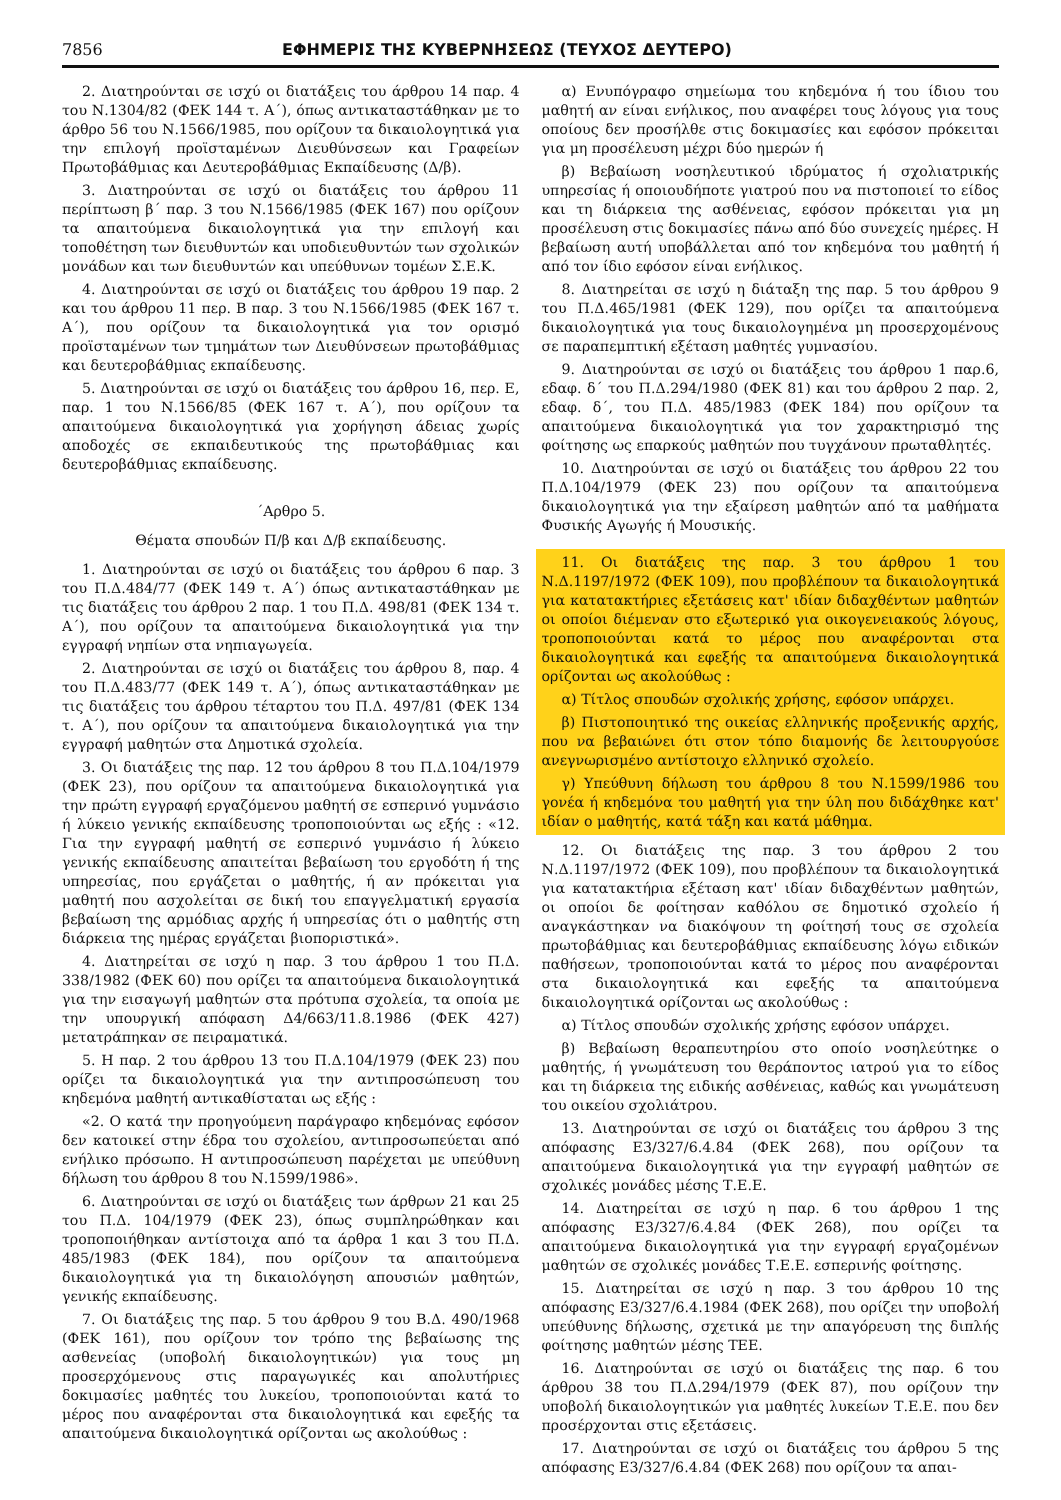7856 ΕΦΗΜΕΡΙΣ ΤΗΣ ΚΥΒΕΡΝΗΣΕΩΣ (ΤΕΥΧΟΣ ΔΕΥΤΕΡΟ)
2. Διατηρούνται σε ισχύ οι διατάξεις του άρθρου 14 παρ. 4 του Ν.1304/82 (ΦΕΚ 144 τ. Α΄), όπως αντικαταστάθηκαν με το άρθρο 56 του Ν.1566/1985, που ορίζουν τα δικαιολογητικά για την επιλογή προϊσταμένων Διευθύνσεων και Γραφείων Πρωτοβάθμιας και Δευτεροβάθμιας Εκπαίδευσης (Δ/β).
3. Διατηρούνται σε ισχύ οι διατάξεις του άρθρου 11 περίπτωση β΄ παρ. 3 του Ν.1566/1985 (ΦΕΚ 167) που ορίζουν τα απαιτούμενα δικαιολογητικά για την επιλογή και τοποθέτηση των διευθυντών και υποδιευθυντών των σχολικών μονάδων και των διευθυντών και υπεύθυνων τομέων Σ.Ε.Κ.
4. Διατηρούνται σε ισχύ οι διατάξεις του άρθρου 19 παρ. 2 και του άρθρου 11 περ. Β παρ. 3 του Ν.1566/1985 (ΦΕΚ 167 τ. Α΄), που ορίζουν τα δικαιολογητικά για τον ορισμό προϊσταμένων των τμημάτων των Διευθύνσεων πρωτοβάθμιας και δευτεροβάθμιας εκπαίδευσης.
5. Διατηρούνται σε ισχύ οι διατάξεις του άρθρου 16, περ. Ε, παρ. 1 του Ν.1566/85 (ΦΕΚ 167 τ. Α΄), που ορίζουν τα απαιτούμενα δικαιολογητικά για χορήγηση άδειας χωρίς αποδοχές σε εκπαιδευτικούς της πρωτοβάθμιας και δευτεροβάθμιας εκπαίδευσης.
΄Αρθρο 5.
Θέματα σπουδών Π/β και Δ/β εκπαίδευσης.
1. Διατηρούνται σε ισχύ οι διατάξεις του άρθρου 6 παρ. 3 του Π.Δ.484/77 (ΦΕΚ 149 τ. Α΄) όπως αντικαταστάθηκαν με τις διατάξεις του άρθρου 2 παρ. 1 του Π.Δ. 498/81 (ΦΕΚ 134 τ. Α΄), που ορίζουν τα απαιτούμενα δικαιολογητικά για την εγγραφή νηπίων στα νηπιαγωγεία.
2. Διατηρούνται σε ισχύ οι διατάξεις του άρθρου 8, παρ. 4 του Π.Δ.483/77 (ΦΕΚ 149 τ. Α΄), όπως αντικαταστάθηκαν με τις διατάξεις του άρθρου τέταρτου του Π.Δ. 497/81 (ΦΕΚ 134 τ. Α΄), που ορίζουν τα απαιτούμενα δικαιολογητικά για την εγγραφή μαθητών στα Δημοτικά σχολεία.
3. Οι διατάξεις της παρ. 12 του άρθρου 8 του Π.Δ.104/1979 (ΦΕΚ 23), που ορίζουν τα απαιτούμενα δικαιολογητικά για την πρώτη εγγραφή εργαζόμενου μαθητή σε εσπερινό γυμνάσιο ή λύκειο γενικής εκπαίδευσης τροποποιούνται ως εξής : «12. Για την εγγραφή μαθητή σε εσπερινό γυμνάσιο ή λύκειο γενικής εκπαίδευσης απαιτείται βεβαίωση του εργοδότη ή της υπηρεσίας, που εργάζεται ο μαθητής, ή αν πρόκειται για μαθητή που ασχολείται σε δική του επαγγελματική εργασία βεβαίωση της αρμόδιας αρχής ή υπηρεσίας ότι ο μαθητής στη διάρκεια της ημέρας εργάζεται βιοποριστικά».
4. Διατηρείται σε ισχύ η παρ. 3 του άρθρου 1 του Π.Δ. 338/1982 (ΦΕΚ 60) που ορίζει τα απαιτούμενα δικαιολογητικά για την εισαγωγή μαθητών στα πρότυπα σχολεία, τα οποία με την υπουργική απόφαση Δ4/663/11.8.1986 (ΦΕΚ 427) μετατράπηκαν σε πειραματικά.
5. Η παρ. 2 του άρθρου 13 του Π.Δ.104/1979 (ΦΕΚ 23) που ορίζει τα δικαιολογητικά για την αντιπροσώπευση του κηδεμόνα μαθητή αντικαθίσταται ως εξής :
«2. Ο κατά την προηγούμενη παράγραφο κηδεμόνας εφόσον δεν κατοικεί στην έδρα του σχολείου, αντιπροσωπεύεται από ενήλικο πρόσωπο. Η αντιπροσώπευση παρέχεται με υπεύθυνη δήλωση του άρθρου 8 του Ν.1599/1986».
6. Διατηρούνται σε ισχύ οι διατάξεις των άρθρων 21 και 25 του Π.Δ. 104/1979 (ΦΕΚ 23), όπως συμπληρώθηκαν και τροποποιήθηκαν αντίστοιχα από τα άρθρα 1 και 3 του Π.Δ. 485/1983 (ΦΕΚ 184), που ορίζουν τα απαιτούμενα δικαιολογητικά για τη δικαιολόγηση απουσιών μαθητών, γενικής εκπαίδευσης.
7. Οι διατάξεις της παρ. 5 του άρθρου 9 του Β.Δ. 490/1968 (ΦΕΚ 161), που ορίζουν τον τρόπο της βεβαίωσης της ασθενείας (υποβολή δικαιολογητικών) για τους μη προσερχόμενους στις παραγωγικές και απολυτήριες δοκιμασίες μαθητές του λυκείου, τροποποιούνται κατά το μέρος που αναφέρονται στα δικαιολογητικά και εφεξής τα απαιτούμενα δικαιολογητικά ορίζονται ως ακολούθως :
α) Ενυπόγραφο σημείωμα του κηδεμόνα ή του ίδιου του μαθητή αν είναι ενήλικος, που αναφέρει τους λόγους για τους οποίους δεν προσήλθε στις δοκιμασίες και εφόσον πρόκειται για μη προσέλευση μέχρι δύο ημερών ή
β) Βεβαίωση νοσηλευτικού ιδρύματος ή σχολιατρικής υπηρεσίας ή οποιουδήποτε γιατρού που να πιστοποιεί το είδος και τη διάρκεια της ασθένειας, εφόσον πρόκειται για μη προσέλευση στις δοκιμασίες πάνω από δύο συνεχείς ημέρες. Η βεβαίωση αυτή υποβάλλεται από τον κηδεμόνα του μαθητή ή από τον ίδιο εφόσον είναι ενήλικος.
8. Διατηρείται σε ισχύ η διάταξη της παρ. 5 του άρθρου 9 του Π.Δ.465/1981 (ΦΕΚ 129), που ορίζει τα απαιτούμενα δικαιολογητικά για τους δικαιολογημένα μη προσερχομένους σε παραπεμπτική εξέταση μαθητές γυμνασίου.
9. Διατηρούνται σε ισχύ οι διατάξεις του άρθρου 1 παρ.6, εδαφ. δ΄ του Π.Δ.294/1980 (ΦΕΚ 81) και του άρθρου 2 παρ. 2, εδαφ. δ΄, του Π.Δ. 485/1983 (ΦΕΚ 184) που ορίζουν τα απαιτούμενα δικαιολογητικά για τον χαρακτηρισμό της φοίτησης ως επαρκούς μαθητών που τυγχάνουν πρωταθλητές.
10. Διατηρούνται σε ισχύ οι διατάξεις του άρθρου 22 του Π.Δ.104/1979 (ΦΕΚ 23) που ορίζουν τα απαιτούμενα δικαιολογητικά για την εξαίρεση μαθητών από τα μαθήματα Φυσικής Αγωγής ή Μουσικής.
11. Οι διατάξεις της παρ. 3 του άρθρου 1 του Ν.Δ.1197/1972 (ΦΕΚ 109), που προβλέπουν τα δικαιολογητικά για κατατακτήριες εξετάσεις κατ' ιδίαν διδαχθέντων μαθητών οι οποίοι διέμεναν στο εξωτερικό για οικογενειακούς λόγους, τροποποιούνται κατά το μέρος που αναφέρονται στα δικαιολογητικά και εφεξής τα απαιτούμενα δικαιολογητικά ορίζονται ως ακολούθως :
α) Τίτλος σπουδών σχολικής χρήσης, εφόσον υπάρχει.
β) Πιστοποιητικό της οικείας ελληνικής προξενικής αρχής, που να βεβαιώνει ότι στον τόπο διαμονής δε λειτουργούσε ανεγνωρισμένο αντίστοιχο ελληνικό σχολείο.
γ) Υπεύθυνη δήλωση του άρθρου 8 του Ν.1599/1986 του γονέα ή κηδεμόνα του μαθητή για την ύλη που διδάχθηκε κατ' ιδίαν ο μαθητής, κατά τάξη και κατά μάθημα.
12. Οι διατάξεις της παρ. 3 του άρθρου 2 του Ν.Δ.1197/1972 (ΦΕΚ 109), που προβλέπουν τα δικαιολογητικά για κατατακτήρια εξέταση κατ' ιδίαν διδαχθέντων μαθητών, οι οποίοι δε φοίτησαν καθόλου σε δημοτικό σχολείο ή αναγκάστηκαν να διακόψουν τη φοίτησή τους σε σχολεία πρωτοβάθμιας και δευτεροβάθμιας εκπαίδευσης λόγω ειδικών παθήσεων, τροποποιούνται κατά το μέρος που αναφέρονται στα δικαιολογητικά και εφεξής τα απαιτούμενα δικαιολογητικά ορίζονται ως ακολούθως :
α) Τίτλος σπουδών σχολικής χρήσης εφόσον υπάρχει.
β) Βεβαίωση θεραπευτηρίου στο οποίο νοσηλεύτηκε ο μαθητής, ή γνωμάτευση του θεράποντος ιατρού για το είδος και τη διάρκεια της ειδικής ασθένειας, καθώς και γνωμάτευση του οικείου σχολιάτρου.
13. Διατηρούνται σε ισχύ οι διατάξεις του άρθρου 3 της απόφασης Ε3/327/6.4.84 (ΦΕΚ 268), που ορίζουν τα απαιτούμενα δικαιολογητικά για την εγγραφή μαθητών σε σχολικές μονάδες μέσης Τ.Ε.Ε.
14. Διατηρείται σε ισχύ η παρ. 6 του άρθρου 1 της απόφασης Ε3/327/6.4.84 (ΦΕΚ 268), που ορίζει τα απαιτούμενα δικαιολογητικά για την εγγραφή εργαζομένων μαθητών σε σχολικές μονάδες Τ.Ε.Ε. εσπερινής φοίτησης.
15. Διατηρείται σε ισχύ η παρ. 3 του άρθρου 10 της απόφασης Ε3/327/6.4.1984 (ΦΕΚ 268), που ορίζει την υποβολή υπεύθυνης δήλωσης, σχετικά με την απαγόρευση της διπλής φοίτησης μαθητών μέσης ΤΕΕ.
16. Διατηρούνται σε ισχύ οι διατάξεις της παρ. 6 του άρθρου 38 του Π.Δ.294/1979 (ΦΕΚ 87), που ορίζουν την υποβολή δικαιολογητικών για μαθητές λυκείων Τ.Ε.Ε. που δεν προσέρχονται στις εξετάσεις.
17. Διατηρούνται σε ισχύ οι διατάξεις του άρθρου 5 της απόφασης Ε3/327/6.4.84 (ΦΕΚ 268) που ορίζουν τα απαι-